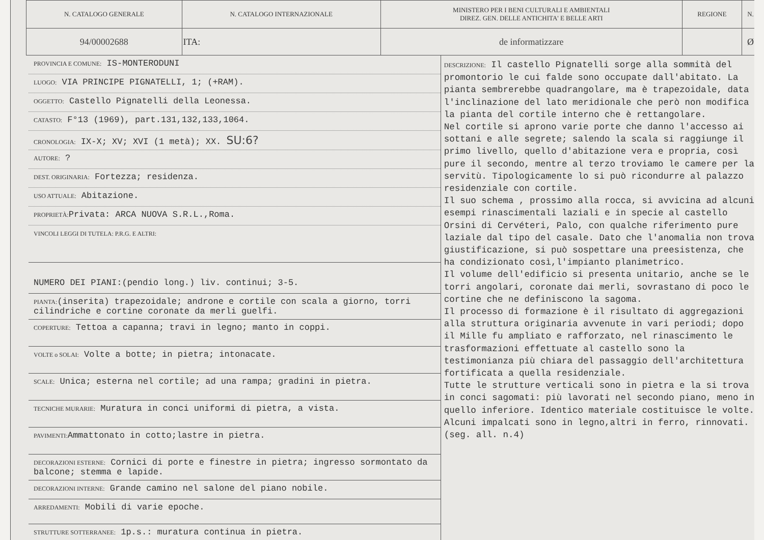| N. CATALOGO GENERALE | N. CATALOGO INTERNAZIONALE | MINISTERO PER I BENI CULTURALI E AMBIENTALI DIREZ. GEN. DELLE ANTICHITA' E BELLE ARTI | REGIONE | N. |
| 94/00002688 | ITA: | de informatizzare | | Ø |
PROVINCIA E COMUNE: IS-MONTERODUNI
LUOGO: VIA PRINCIPE PIGNATELLI, 1; (+RAM).
OGGETTO: Castello Pignatelli della Leonessa.
CATASTO: F°13 (1969), part.131,132,133,1064.
CRONOLOGIA: IX-X; XV; XVI (1 metà); XX. SU:6?
AUTORE: ?
DEST. ORIGINARIA: Fortezza; residenza.
USO ATTUALE: Abitazione.
PROPRIETÀ: Privata: ARCA NUOVA S.R.L.,Roma.
VINCOLI LEGGI DI TUTELA: P.R.G. E ALTRI:
NUMERO DEI PIANI:(pendio long.) liv. continui; 3-5.
PIANTA:(inserita) trapezoidale; androne e cortile con scala a giorno, torri cilindriche e cortine coronate da merli guelfi.
COPERTURE: Tettoa a capanna; travi in legno; manto in coppi.
VOLTE o SOLAI: Volte a botte; in pietra; intonacate.
SCALE: Unica; esterna nel cortile; ad una rampa; gradini in pietra.
TECNICHE MURARIE: Muratura in conci uniformi di pietra, a vista.
PAVIMENTI: Ammattonato in cotto;lastre in pietra.
DECORAZIONI ESTERNE: Cornici di porte e finestre in pietra; ingresso sormontato da balcone; stemma e lapide.
DECORAZIONI INTERNE: Grande camino nel salone del piano nobile.
ARREDAMENTI: Mobili di varie epoche.
STRUTTURE SOTTERRANEE: 1p.s.: muratura continua in pietra.
DESCRIZIONE: Il castello Pignatelli sorge alla sommità del promontorio le cui falde sono occupate dall'abitato. La pianta sembrerebbe quadrangolare, ma è trapezoidale, data l'inclinazione del lato meridionale che però non modifica la pianta del cortile interno che è rettangolare.
Nel cortile si aprono varie porte che danno l'accesso ai sottani e alle segrete; salendo la scala si raggiunge il primo livello, quello d'abitazione vera e propria, così pure il secondo, mentre al terzo troviamo le camere per la servitù. Tipologicamente lo si può ricondurre al palazzo residenziale con cortile.
Il suo schema , prossimo alla rocca, si avvicina ad alcuni esempi rinascimentali laziali e in specie al castello Orsini di Cervéteri, Palo, con qualche riferimento pure laziale dal tipo del casale. Dato che l'anomalia non trova giustificazione, si può sospettare una preesistenza, che ha condizionato così,l'impianto planimetrico.
Il volume dell'edificio si presenta unitario, anche se le torri angolari, coronate dai merli, sovrastano di poco le cortine che ne definiscono la sagoma.
Il processo di formazione è il risultato di aggregazioni alla struttura originaria avvenute in vari periodi; dopo il Mille fu ampliato e rafforzato, nel rinascimento le trasformazioni effettuate al castello sono la testimonianza più chiara del passaggio dell'architettura fortificata a quella residenziale.
Tutte le strutture verticali sono in pietra e la si trova in conci sagomati: più lavorati nel secondo piano, meno in quello inferiore. Identico materiale costituisce le volte. Alcuni impalcati sono in legno,altri in ferro, rinnovati. (seg. all. n.4)